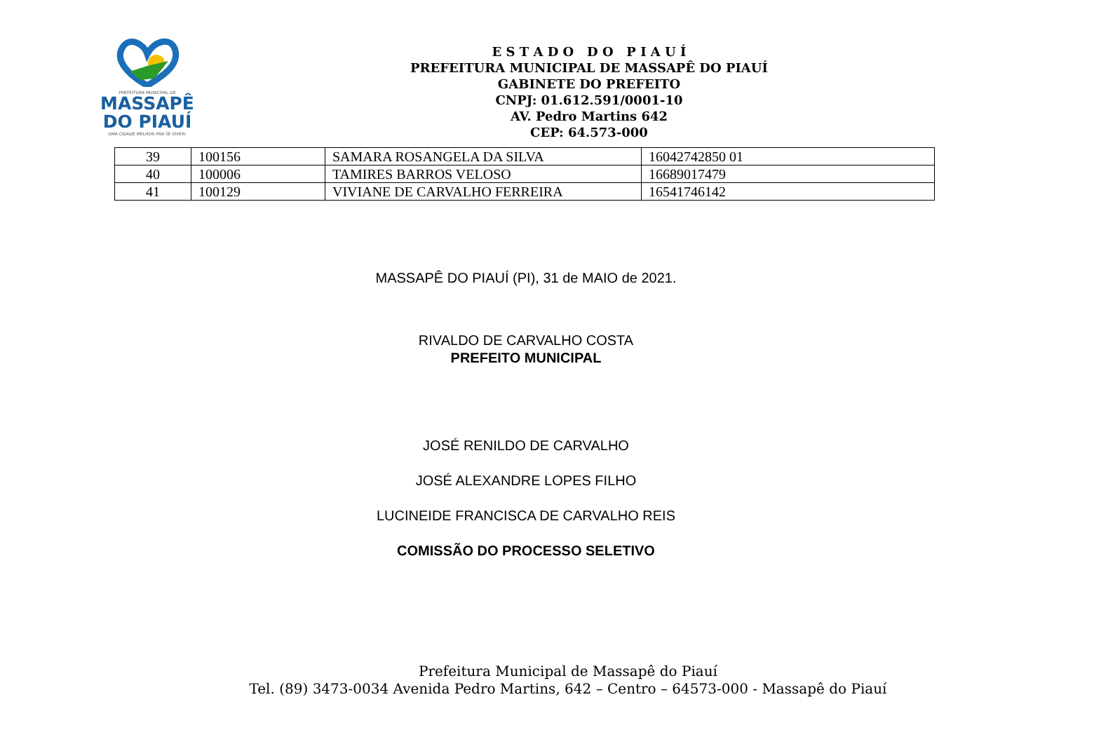PREFEITURA MUNICIPAL DE
MASSAPÊ
DO PIAUÍ
UMA CIDADE MELHOR PRA SE VIVER!
E S T A D O D O P I A U Í
PREFEITURA MUNICIPAL DE MASSAPÊ DO PIAUÍ
GABINETE DO PREFEITO
CNPJ: 01.612.591/0001-10
AV. Pedro Martins 642
CEP: 64.573-000
| 39 | 100156 | SAMARA ROSANGELA DA SILVA | 16042742850 01 |
| 40 | 100006 | TAMIRES BARROS VELOSO | 16689017479 |
| 41 | 100129 | VIVIANE DE CARVALHO FERREIRA | 16541746142 |
MASSAPÊ DO PIAUÍ (PI), 31 de MAIO de 2021.
RIVALDO DE CARVALHO COSTA
PREFEITO MUNICIPAL
JOSÉ RENILDO DE CARVALHO
JOSÉ ALEXANDRE LOPES FILHO
LUCINEIDE FRANCISCA DE CARVALHO REIS
COMISSÃO DO PROCESSO SELETIVO
Prefeitura Municipal de Massapê do Piauí
Tel. (89) 3473-0034 Avenida Pedro Martins, 642 – Centro – 64573-000 - Massapê do Piauí